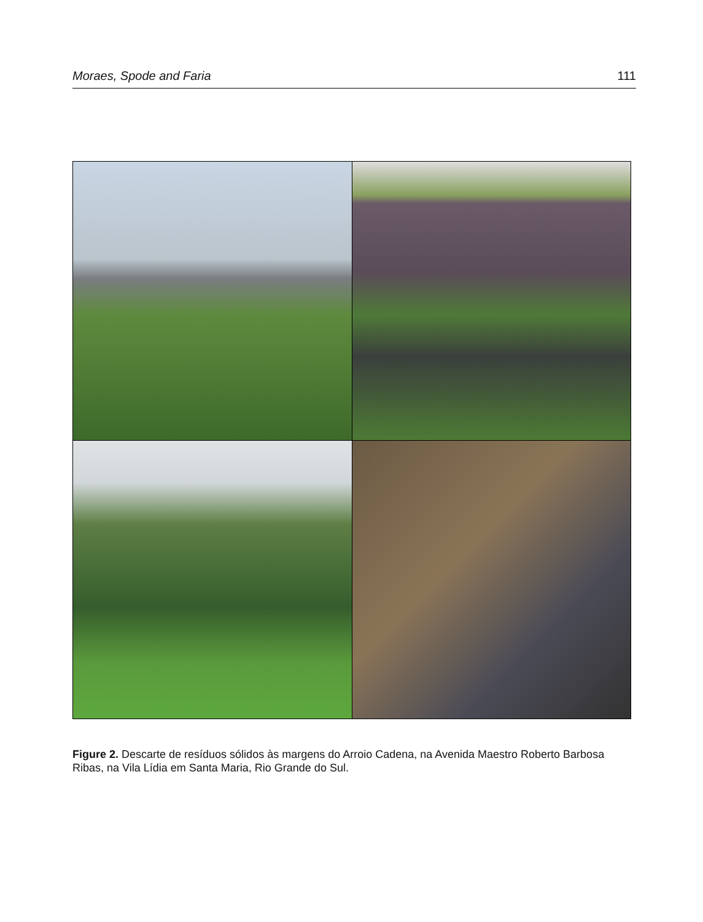Moraes, Spode and Faria 111
Figure 2. Descarte de resíduos sólidos às margens do Arroio Cadena, na Avenida Maestro Roberto Barbosa Ribas, na Vila Lídia em Santa Maria, Rio Grande do Sul.